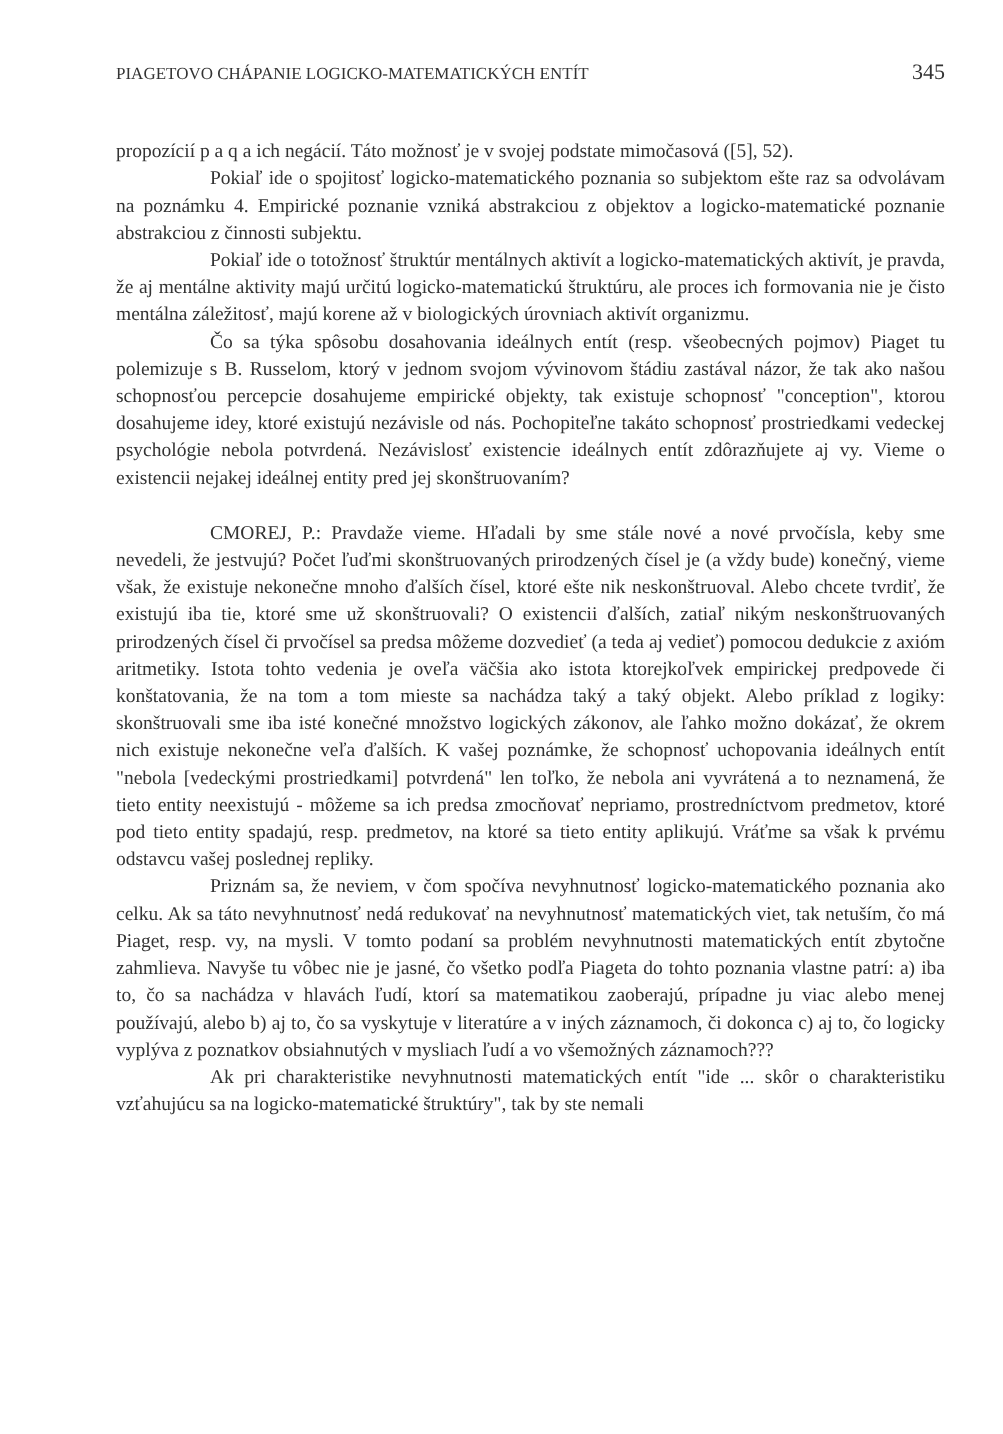PIAGETOVO CHÁPANIE LOGICKO-MATEMATICKÝCH ENTÍT 345
propozícií p a q a ich negácií. Táto možnosť je v svojej podstate mimočasová ([5], 52).
Pokiaľ ide o spojitosť logicko-matematického poznania so subjektom ešte raz sa odvolávam na poznámku 4. Empirické poznanie vzniká abstrakciou z objektov a logicko-matematické poznanie abstrakciou z činnosti subjektu.
Pokiaľ ide o totožnosť štruktúr mentálnych aktivít a logicko-matematických aktivít, je pravda, že aj mentálne aktivity majú určitú logicko-matematickú štruktúru, ale proces ich formovania nie je čisto mentálna záležitosť, majú korene až v biologických úrovniach aktivít organizmu.
Čo sa týka spôsobu dosahovania ideálnych entít (resp. všeobecných pojmov) Piaget tu polemizuje s B. Russelom, ktorý v jednom svojom vývinovom štádiu zastával názor, že tak ako našou schopnosťou percepcie dosahujeme empirické objekty, tak existuje schopnosť "conception", ktorou dosahujeme idey, ktoré existujú nezávisle od nás. Pochopiteľne takáto schopnosť prostriedkami vedeckej psychológie nebola potvrdená. Nezávislosť existencie ideálnych entít zdôrazňujete aj vy. Vieme o existencii nejakej ideálnej entity pred jej skonštruovaním?
CMOREJ, P.: Pravdaže vieme. Hľadali by sme stále nové a nové prvočísla, keby sme nevedeli, že jestvujú? Počet ľuďmi skonštruovaných prirodzených čísel je (a vždy bude) konečný, vieme však, že existuje nekonečne mnoho ďalších čísel, ktoré ešte nik neskonštruoval. Alebo chcete tvrdiť, že existujú iba tie, ktoré sme už skonštruovali? O existencii ďalších, zatiaľ nikým neskonštruovaných prirodzených čísel či prvočísel sa predsa môžeme dozvedieť (a teda aj vedieť) pomocou dedukcie z axióm aritmetiky. Istota tohto vedenia je oveľa väčšia ako istota ktorejkoľvek empirickej predpovede či konštatovania, že na tom a tom mieste sa nachádza taký a taký objekt. Alebo príklad z logiky: skonštruovali sme iba isté konečné množstvo logických zákonov, ale ľahko možno dokázať, že okrem nich existuje nekonečne veľa ďalších. K vašej poznámke, že schopnosť uchopovania ideálnych entít "nebola [vedeckými prostriedkami] potvrdená" len toľko, že nebola ani vyvrátená a to neznamená, že tieto entity neexistujú - môžeme sa ich predsa zmocňovať nepriamo, prostredníctvom predmetov, ktoré pod tieto entity spadajú, resp. predmetov, na ktoré sa tieto entity aplikujú. Vráťme sa však k prvému odstavcu vašej poslednej repliky.
Priznám sa, že neviem, v čom spočíva nevyhnutnosť logicko-matematického poznania ako celku. Ak sa táto nevyhnutnosť nedá redukovať na nevyhnutnosť matematických viet, tak netuším, čo má Piaget, resp. vy, na mysli. V tomto podaní sa problém nevyhnutnosti matematických entít zbytočne zahmlieva. Navyše tu vôbec nie je jasné, čo všetko podľa Piageta do tohto poznania vlastne patrí: a) iba to, čo sa nachádza v hlavách ľudí, ktorí sa matematikou zaoberajú, prípadne ju viac alebo menej používajú, alebo b) aj to, čo sa vyskytuje v literatúre a v iných záznamoch, či dokonca c) aj to, čo logicky vyplýva z poznatkov obsiahnutých v mysliach ľudí a vo všemožných záznamoch???
Ak pri charakteristike nevyhnutnosti matematických entít "ide ... skôr o charakteristiku vzťahujúcu sa na logicko-matematické štruktúry", tak by ste nemali